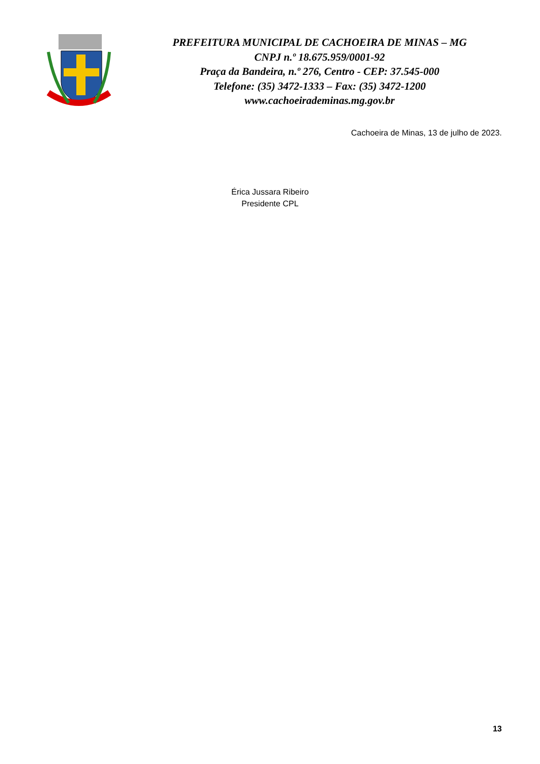PREFEITURA MUNICIPAL DE CACHOEIRA DE MINAS – MG
CNPJ n.º 18.675.959/0001-92
Praça da Bandeira, n.º 276, Centro - CEP: 37.545-000
Telefone: (35) 3472-1333 – Fax: (35) 3472-1200
www.cachoeirademinas.mg.gov.br
Cachoeira de Minas, 13 de julho de 2023.
Érica Jussara Ribeiro
Presidente CPL
13